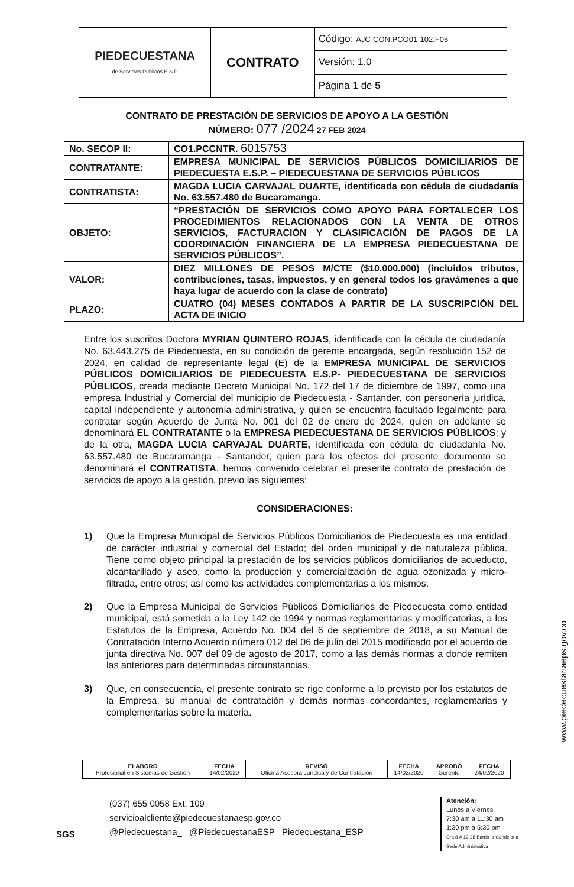| PIEDECUESTANA de Servicios Públicos E.S.P | CONTRATO | Código: AJC-CON.PCO01-102.F05 |
| | | Versión: 1.0 |
| | | Página 1 de 5 |
CONTRATO DE PRESTACIÓN DE SERVICIOS DE APOYO A LA GESTIÓN
NÚMERO: 077 /2024 27 FEB 2024
| No. SECOP II: | CO1.PCCNTR. 6015753 |
| CONTRATANTE: | EMPRESA MUNICIPAL DE SERVICIOS PÚBLICOS DOMICILIARIOS DE PIEDECUESTA E.S.P. – PIEDECUESTANA DE SERVICIOS PÚBLICOS |
| CONTRATISTA: | MAGDA LUCIA CARVAJAL DUARTE, identificada con cédula de ciudadanía No. 63.557.480 de Bucaramanga. |
| OBJETO: | “PRESTACIÓN DE SERVICIOS COMO APOYO PARA FORTALECER LOS PROCEDIMIENTOS RELACIONADOS CON LA VENTA DE OTROS SERVICIOS, FACTURACIÓN Y CLASIFICACIÓN DE PAGOS DE LA COORDINACIÓN FINANCIERA DE LA EMPRESA PIEDECUESTANA DE SERVICIOS PÚBLICOS”. |
| VALOR: | DIEZ MILLONES DE PESOS M/CTE ($10.000.000) (incluidos tributos, contribuciones, tasas, impuestos, y en general todos los gravámenes a que haya lugar de acuerdo con la clase de contrato) |
| PLAZO: | CUATRO (04) MESES CONTADOS A PARTIR DE LA SUSCRIPCIÓN DEL ACTA DE INICIO |
Entre los suscritos Doctora MYRIAN QUINTERO ROJAS, identificada con la cédula de ciudadanía No. 63.443.275 de Piedecuesta, en su condición de gerente encargada, según resolución 152 de 2024, en calidad de representante legal (E) de la EMPRESA MUNICIPAL DE SERVICIOS PÚBLICOS DOMICILIARIOS DE PIEDECUESTA E.S.P- PIEDECUESTANA DE SERVICIOS PÚBLICOS, creada mediante Decreto Municipal No. 172 del 17 de diciembre de 1997, como una empresa Industrial y Comercial del municipio de Piedecuesta - Santander, con personería jurídica, capital independiente y autonomía administrativa, y quien se encuentra facultado legalmente para contratar según Acuerdo de Junta No. 001 del 02 de enero de 2024, quien en adelante se denominará EL CONTRATANTE o la EMPRESA PIEDECUESTANA DE SERVICIOS PÚBLICOS; y de la otra, MAGDA LUCIA CARVAJAL DUARTE, identificada con cédula de ciudadanía No. 63.557.480 de Bucaramanga - Santander, quien para los efectos del presente documento se denominará el CONTRATISTA, hemos convenido celebrar el presente contrato de prestación de servicios de apoyo a la gestión, previo las siguientes:
CONSIDERACIONES:
1) Que la Empresa Municipal de Servicios Públicos Domiciliarios de Piedecuesta es una entidad de carácter industrial y comercial del Estado; del orden municipal y de naturaleza pública. Tiene como objeto principal la prestación de los servicios públicos domiciliarios de acueducto, alcantarillado y aseo, como la producción y comercialización de agua ozonizada y micro-filtrada, entre otros; así como las actividades complementarias a los mismos.
2) Que la Empresa Municipal de Servicios Públicos Domiciliarios de Piedecuesta como entidad municipal, está sometida a la Ley 142 de 1994 y normas reglamentarias y modificatorias, a los Estatutos de la Empresa, Acuerdo No. 004 del 6 de septiembre de 2018, a su Manual de Contratación Interno Acuerdo número 012 del 06 de julio del 2015 modificado por el acuerdo de junta directiva No. 007 del 09 de agosto de 2017, como a las demás normas a donde remiten las anteriores para determinadas circunstancias.
3) Que, en consecuencia, el presente contrato se rige conforme a lo previsto por los estatutos de la Empresa, su manual de contratación y demás normas concordantes, reglamentarias y complementarias sobre la materia.
| ELABORÓ Profesional en Sistemas de Gestión | FECHA 14/02/2020 | REVISÓ Oficina Asesora Jurídica y de Contratación | FECHA 14/02/2020 | APROBÓ Gerente | FECHA 24/02/2020 |
SGS
(037) 655 0058 Ext. 109
servicioalcliente@piedecuestanaesp.gov.co
@Piedecuestana_ @PiedecuestanaESP Piedecuestana_ESP
Atención:
Lunes a Viernes
7:30 am a 11:30 am
1:30 pm a 5:30 pm
Cra 8 # 12-28 Barrio la Candelaria
Sede Administrativa
www.piedecuestanaeps.gov.co